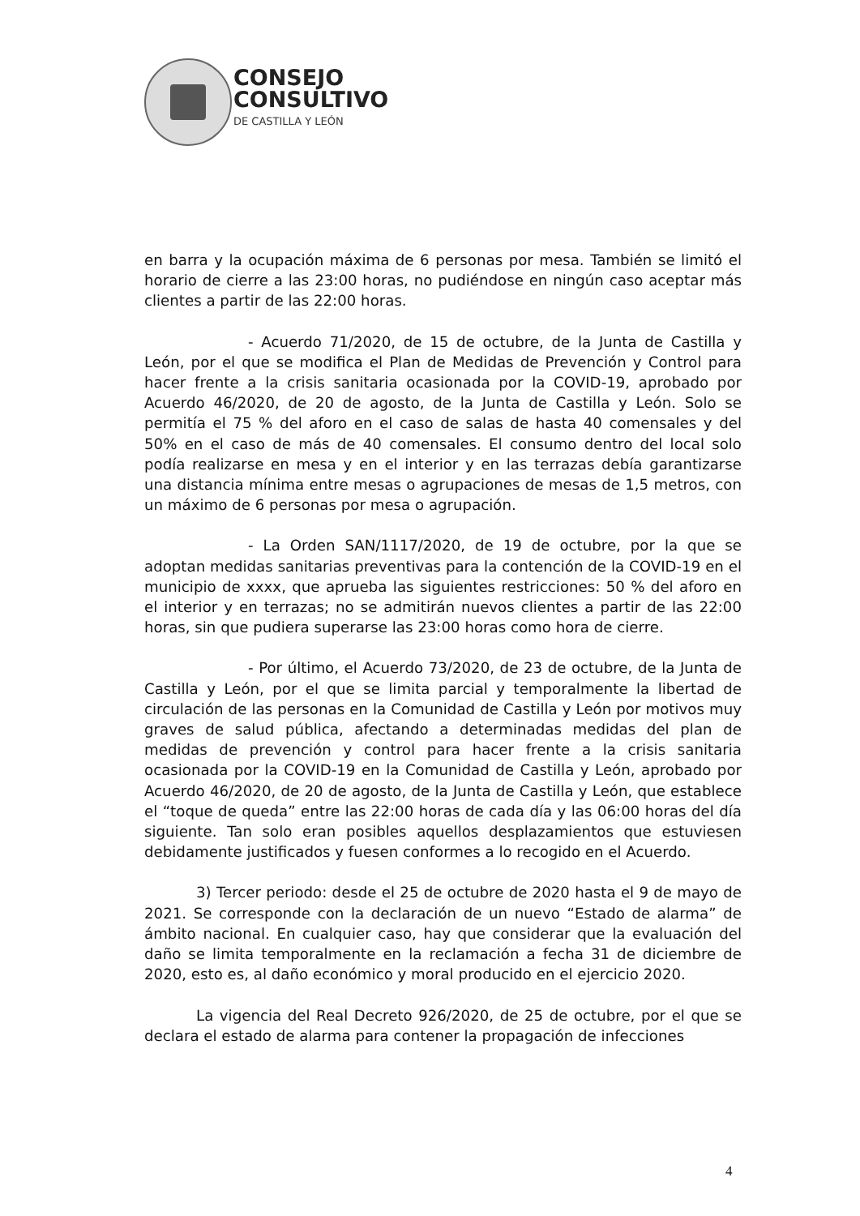CONSEJO
CONSULTIVO
DE CASTILLA Y LEÓN
en barra y la ocupación máxima de 6 personas por mesa. También se limitó el horario de cierre a las 23:00 horas, no pudiéndose en ningún caso aceptar más clientes a partir de las 22:00 horas.
- Acuerdo 71/2020, de 15 de octubre, de la Junta de Castilla y León, por el que se modifica el Plan de Medidas de Prevención y Control para hacer frente a la crisis sanitaria ocasionada por la COVID-19, aprobado por Acuerdo 46/2020, de 20 de agosto, de la Junta de Castilla y León. Solo se permitía el 75 % del aforo en el caso de salas de hasta 40 comensales y del 50% en el caso de más de 40 comensales. El consumo dentro del local solo podía realizarse en mesa y en el interior y en las terrazas debía garantizarse una distancia mínima entre mesas o agrupaciones de mesas de 1,5 metros, con un máximo de 6 personas por mesa o agrupación.
- La Orden SAN/1117/2020, de 19 de octubre, por la que se adoptan medidas sanitarias preventivas para la contención de la COVID-19 en el municipio de xxxx, que aprueba las siguientes restricciones: 50 % del aforo en el interior y en terrazas; no se admitirán nuevos clientes a partir de las 22:00 horas, sin que pudiera superarse las 23:00 horas como hora de cierre.
- Por último, el Acuerdo 73/2020, de 23 de octubre, de la Junta de Castilla y León, por el que se limita parcial y temporalmente la libertad de circulación de las personas en la Comunidad de Castilla y León por motivos muy graves de salud pública, afectando a determinadas medidas del plan de medidas de prevención y control para hacer frente a la crisis sanitaria ocasionada por la COVID-19 en la Comunidad de Castilla y León, aprobado por Acuerdo 46/2020, de 20 de agosto, de la Junta de Castilla y León, que establece el “toque de queda” entre las 22:00 horas de cada día y las 06:00 horas del día siguiente. Tan solo eran posibles aquellos desplazamientos que estuviesen debidamente justificados y fuesen conformes a lo recogido en el Acuerdo.
3) Tercer periodo: desde el 25 de octubre de 2020 hasta el 9 de mayo de 2021. Se corresponde con la declaración de un nuevo “Estado de alarma” de ámbito nacional. En cualquier caso, hay que considerar que la evaluación del daño se limita temporalmente en la reclamación a fecha 31 de diciembre de 2020, esto es, al daño económico y moral producido en el ejercicio 2020.
La vigencia del Real Decreto 926/2020, de 25 de octubre, por el que se declara el estado de alarma para contener la propagación de infecciones
4